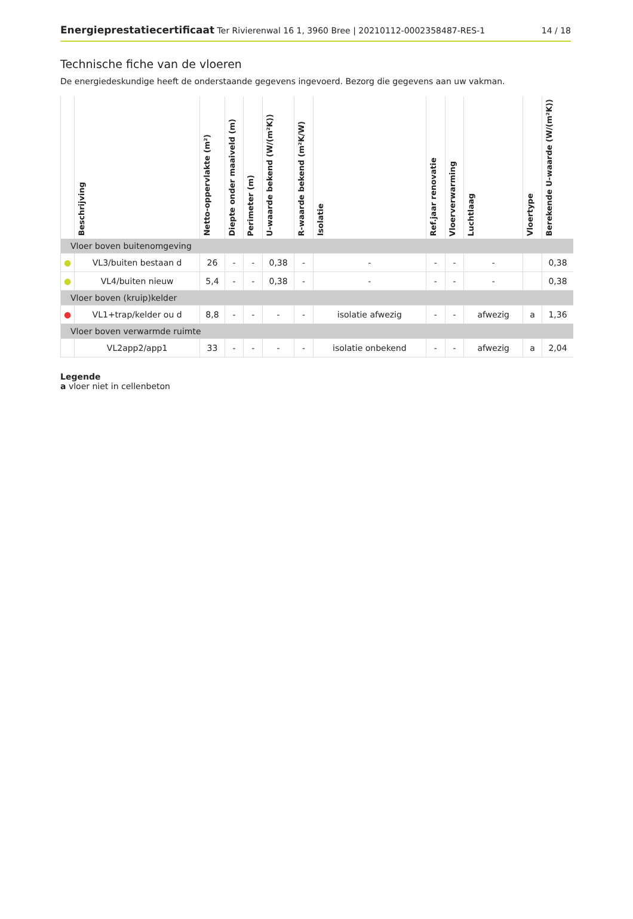Energieprestatiecertificaat Ter Rivierenwal 16 1, 3960 Bree | 20210112-0002358487-RES-1 14 / 18
Technische fiche van de vloeren
De energiedeskundige heeft de onderstaande gegevens ingevoerd. Bezorg die gegevens aan uw vakman.
| | Beschrijving | Netto-oppervlakte (m²) | Diepte onder maaiveld (m) | Perimeter (m) | U-waarde bekend (W/(m²K)) | R-waarde bekend (m²K/W) | Isolatie | Ref.jaar renovatie | Vloerverwarming | Luchtlaag | Vloertype | Berekende U-waarde (W/(m²K)) |
| --- | --- | --- | --- | --- | --- | --- | --- | --- | --- | --- | --- | --- |
| Vloer boven buitenomgeving | | | | | | | | | | | | |
| ● | VL3/buiten bestaan d | 26 | - | - | 0,38 | - | - | - | - | - | | 0,38 |
| ● | VL4/buiten nieuw | 5,4 | - | - | 0,38 | - | - | - | - | - | | 0,38 |
| Vloer boven (kruip)kelder | | | | | | | | | | | | |
| ● | VL1+trap/kelder ou d | 8,8 | - | - | - | - | isolatie afwezig | - | - | afwezig | a | 1,36 |
| Vloer boven verwarmde ruimte | | | | | | | | | | | | |
| | VL2app2/app1 | 33 | - | - | - | - | isolatie onbekend | - | - | afwezig | a | 2,04 |
Legende
a vloer niet in cellenbeton